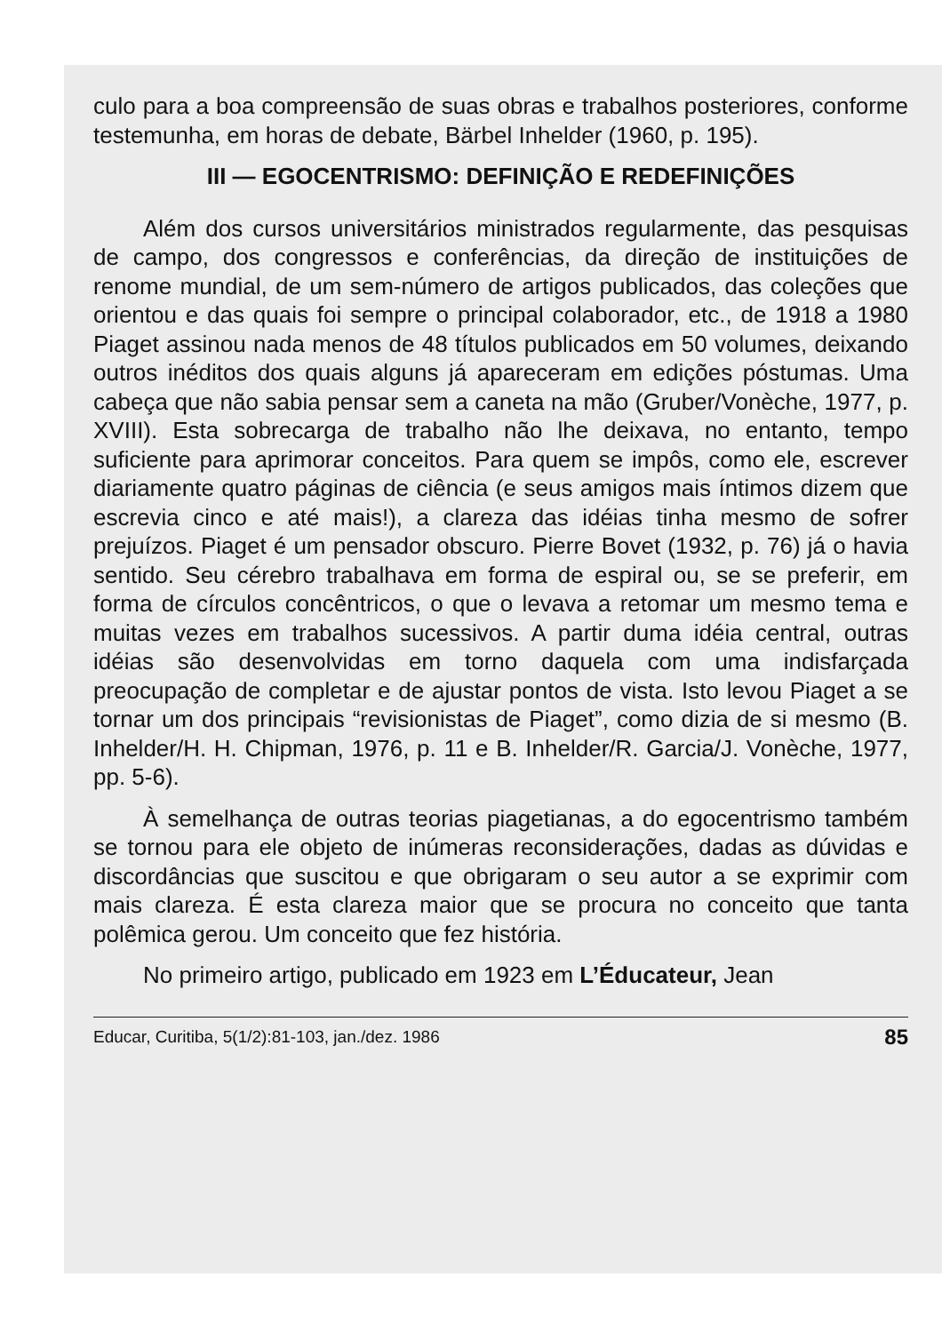culo para a boa compreensão de suas obras e trabalhos posteriores, conforme testemunha, em horas de debate, Bärbel Inhelder (1960, p. 195).
III — EGOCENTRISMO: DEFINIÇÃO E REDEFINIÇÕES
Além dos cursos universitários ministrados regularmente, das pesquisas de campo, dos congressos e conferências, da direção de instituições de renome mundial, de um sem-número de artigos publicados, das coleções que orientou e das quais foi sempre o principal colaborador, etc., de 1918 a 1980 Piaget assinou nada menos de 48 títulos publicados em 50 volumes, deixando outros inéditos dos quais alguns já apareceram em edições póstumas. Uma cabeça que não sabia pensar sem a caneta na mão (Gruber/Vonèche, 1977, p. XVIII). Esta sobrecarga de trabalho não lhe deixava, no entanto, tempo suficiente para aprimorar conceitos. Para quem se impôs, como ele, escrever diariamente quatro páginas de ciência (e seus amigos mais íntimos dizem que escrevia cinco e até mais!), a clareza das idéias tinha mesmo de sofrer prejuízos. Piaget é um pensador obscuro. Pierre Bovet (1932, p. 76) já o havia sentido. Seu cérebro trabalhava em forma de espiral ou, se se preferir, em forma de círculos concêntricos, o que o levava a retomar um mesmo tema e muitas vezes em trabalhos sucessivos. A partir duma idéia central, outras idéias são desenvolvidas em torno daquela com uma indisfarçada preocupação de completar e de ajustar pontos de vista. Isto levou Piaget a se tornar um dos principais “revisionistas de Piaget”, como dizia de si mesmo (B. Inhelder/H. H. Chipman, 1976, p. 11 e B. Inhelder/R. Garcia/J. Vonèche, 1977, pp. 5-6).
À semelhança de outras teorias piagetianas, a do egocentrismo também se tornou para ele objeto de inúmeras reconsiderações, dadas as dúvidas e discordâncias que suscitou e que obrigaram o seu autor a se exprimir com mais clareza. É esta clareza maior que se procura no conceito que tanta polêmica gerou. Um conceito que fez história.
No primeiro artigo, publicado em 1923 em L’Éducateur, Jean
Educar, Curitiba, 5(1/2):81-103, jan./dez. 1986 85